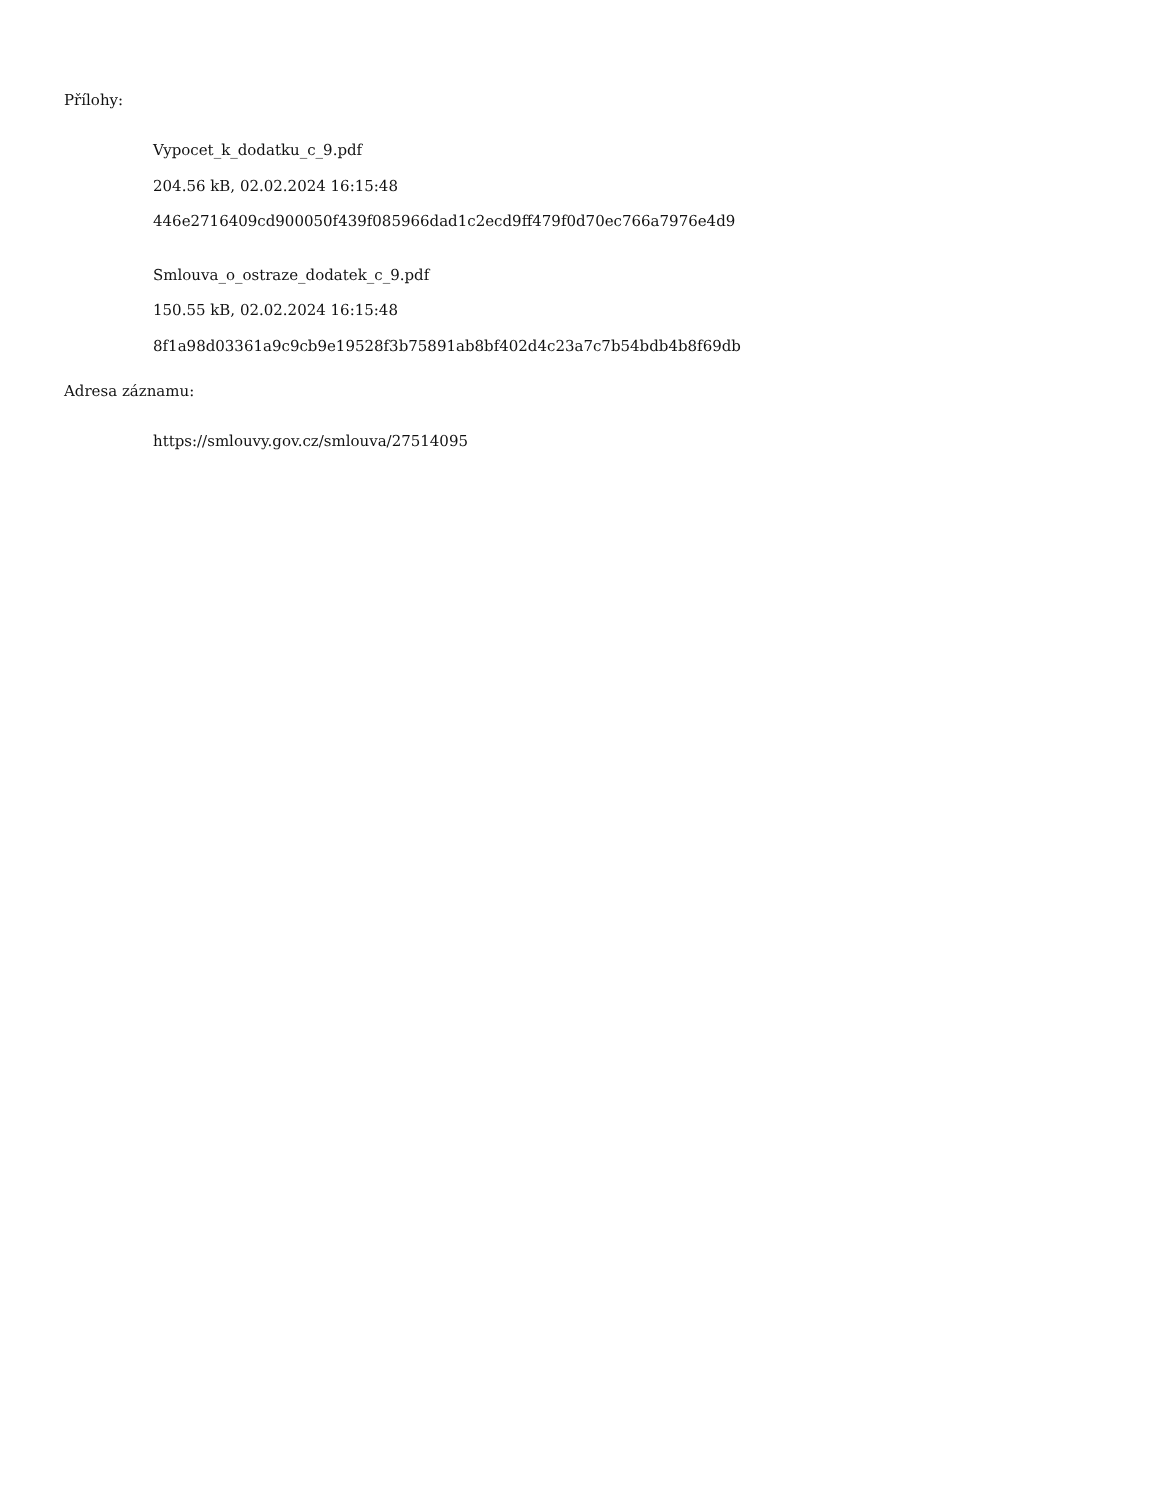Přílohy:
Vypocet_k_dodatku_c_9.pdf
204.56 kB, 02.02.2024 16:15:48
446e2716409cd900050f439f085966dad1c2ecd9ff479f0d70ec766a7976e4d9
Smlouva_o_ostraze_dodatek_c_9.pdf
150.55 kB, 02.02.2024 16:15:48
8f1a98d03361a9c9cb9e19528f3b75891ab8bf402d4c23a7c7b54bdb4b8f69db
Adresa záznamu:
https://smlouvy.gov.cz/smlouva/27514095